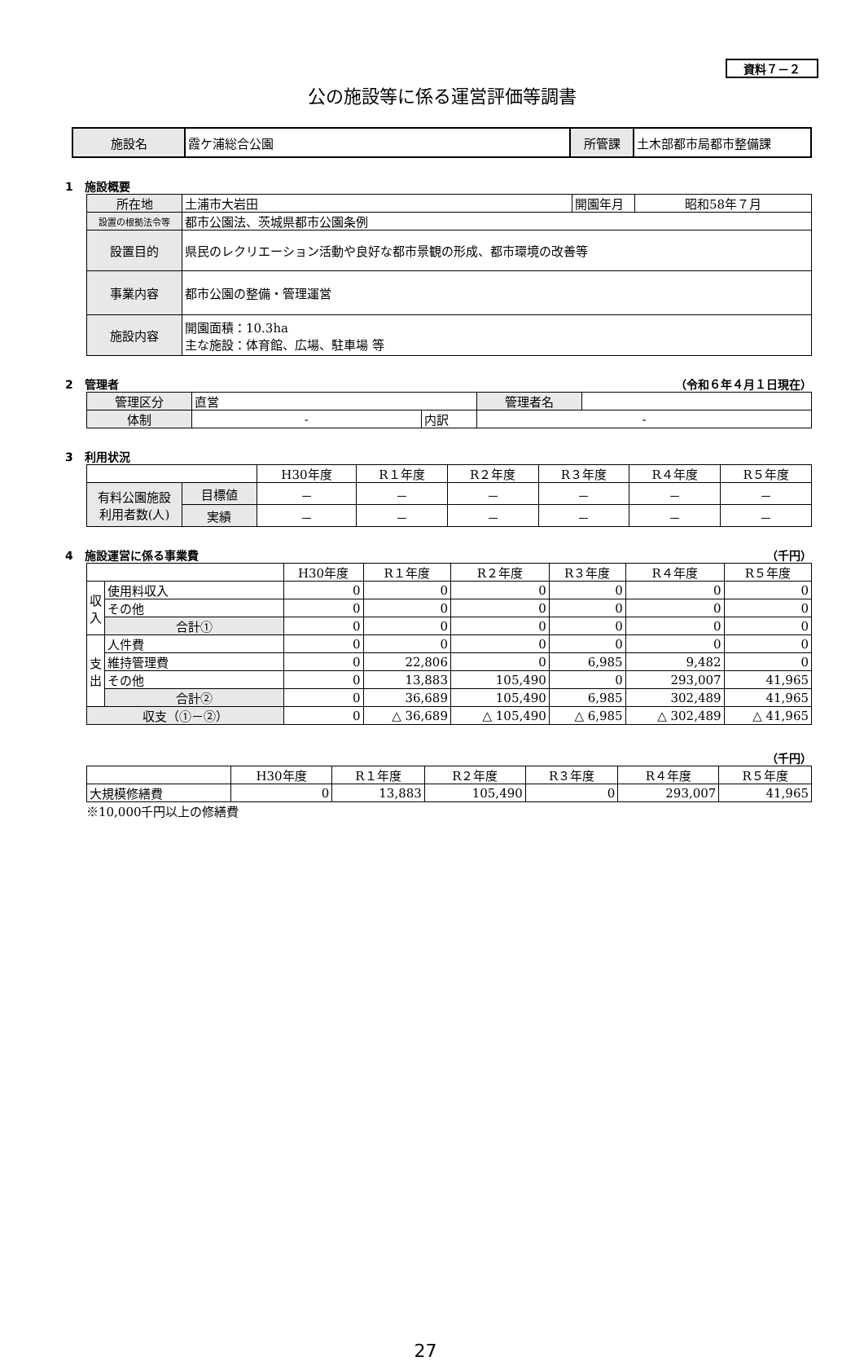資料７－２
公の施設等に係る運営評価等調書
| 施設名 | 霞ケ浦総合公園 | 所管課 | 土木部都市局都市整備課 |
1　施設概要
| 所在地 | 土浦市大岩田 | 開園年月 | 昭和58年７月 |
| 設置の根拠法令等 | 都市公園法、茨城県都市公園条例 | | |
| 設置目的 | 県民のレクリエーション活動や良好な都市景観の形成、都市環境の改善等 | | |
| 事業内容 | 都市公園の整備・管理運営 | | |
| 施設内容 | 開園面積：10.3ha 主な施設：体育館、広場、駐車場 等 | | |
2　管理者 （令和６年４月１日現在）
| 管理区分 | 直営 | | 管理者名 | |
| 体制 | - | 内訳 | - | |
3　利用状況
| | | H30年度 | R１年度 | R２年度 | R３年度 | R４年度 | R５年度 |
| 有料公園施設 利用者数(人) | 目標値 | － | － | － | － | － | － |
| | 実績 | － | － | － | － | － | － |
4　施設運営に係る事業費 （千円）
| | | H30年度 | R１年度 | R２年度 | R３年度 | R４年度 | R５年度 |
| 収入 | 使用料収入 | 0 | 0 | 0 | 0 | 0 | 0 |
| | その他 | 0 | 0 | 0 | 0 | 0 | 0 |
| | 合計① | 0 | 0 | 0 | 0 | 0 | 0 |
| 支出 | 人件費 | 0 | 0 | 0 | 0 | 0 | 0 |
| | 維持管理費 | 0 | 22,806 | 0 | 6,985 | 9,482 | 0 |
| | その他 | 0 | 13,883 | 105,490 | 0 | 293,007 | 41,965 |
| | 合計② | 0 | 36,689 | 105,490 | 6,985 | 302,489 | 41,965 |
| 収支（①－②） | | 0 | △ 36,689 | △ 105,490 | △ 6,985 | △ 302,489 | △ 41,965 |
（千円）
| | H30年度 | R１年度 | R２年度 | R３年度 | R４年度 | R５年度 |
| 大規模修繕費 | 0 | 13,883 | 105,490 | 0 | 293,007 | 41,965 |
※10,000千円以上の修繕費
27